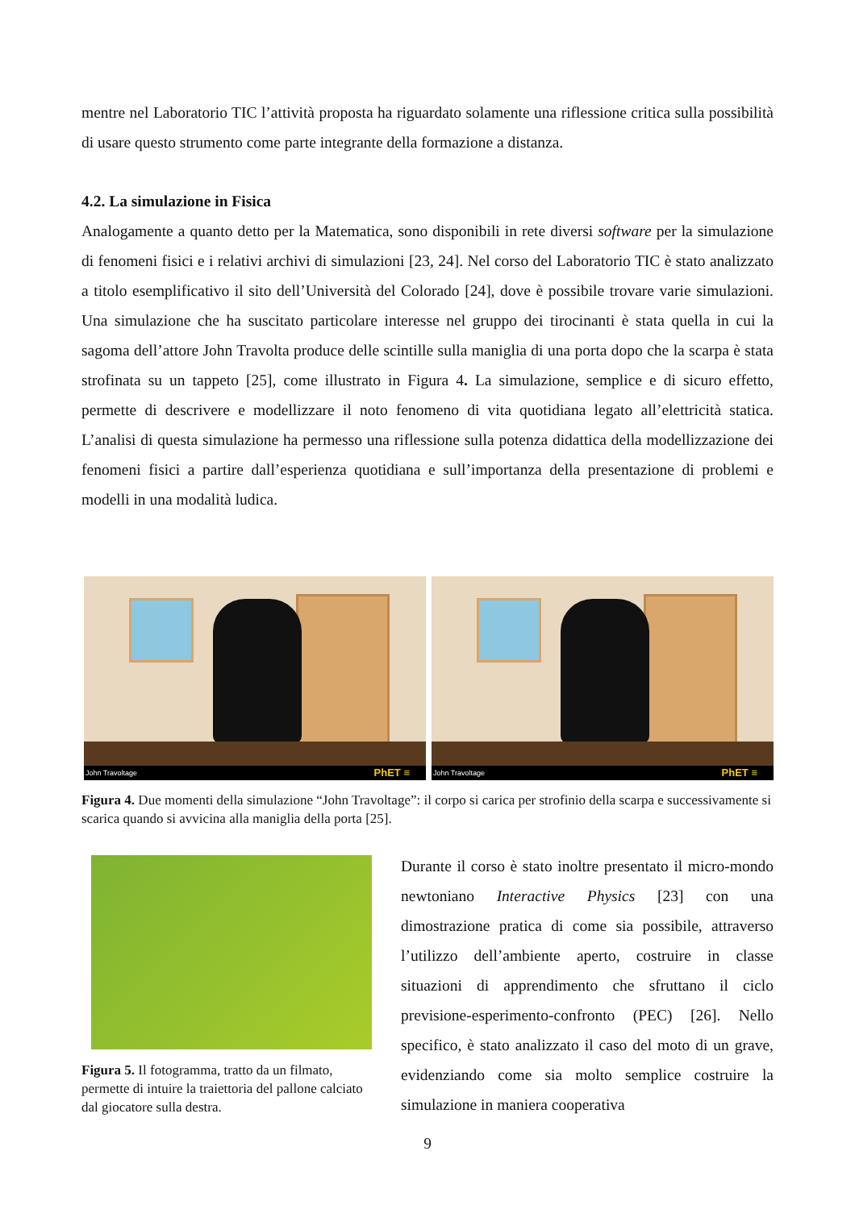mentre nel Laboratorio TIC l’attività proposta ha riguardato solamente una riflessione critica sulla possibilità di usare questo strumento come parte integrante della formazione a distanza.
4.2. La simulazione in Fisica
Analogamente a quanto detto per la Matematica, sono disponibili in rete diversi software per la simulazione di fenomeni fisici e i relativi archivi di simulazioni [23, 24]. Nel corso del Laboratorio TIC è stato analizzato a titolo esemplificativo il sito dell’Università del Colorado [24], dove è possibile trovare varie simulazioni. Una simulazione che ha suscitato particolare interesse nel gruppo dei tirocinanti è stata quella in cui la sagoma dell’attore John Travolta produce delle scintille sulla maniglia di una porta dopo che la scarpa è stata strofinata su un tappeto [25], come illustrato in Figura 4. La simulazione, semplice e di sicuro effetto, permette di descrivere e modellizzare il noto fenomeno di vita quotidiana legato all’elettricità statica. L’analisi di questa simulazione ha permesso una riflessione sulla potenza didattica della modellizzazione dei fenomeni fisici a partire dall’esperienza quotidiana e sull’importanza della presentazione di problemi e modelli in una modalità ludica.
John Travoltage PhET ≡
John Travoltage PhET ≡
Figura 4. Due momenti della simulazione “John Travoltage”: il corpo si carica per strofinio della scarpa e successivamente si scarica quando si avvicina alla maniglia della porta [25].
Figura 5. Il fotogramma, tratto da un filmato, permette di intuire la traiettoria del pallone calciato dal giocatore sulla destra.
Durante il corso è stato inoltre presentato il micro-mondo newtoniano Interactive Physics [23] con una dimostrazione pratica di come sia possibile, attraverso l’utilizzo dell’ambiente aperto, costruire in classe situazioni di apprendimento che sfruttano il ciclo previsione-esperimento-confronto (PEC) [26]. Nello specifico, è stato analizzato il caso del moto di un grave, evidenziando come sia molto semplice costruire la simulazione in maniera cooperativa
9